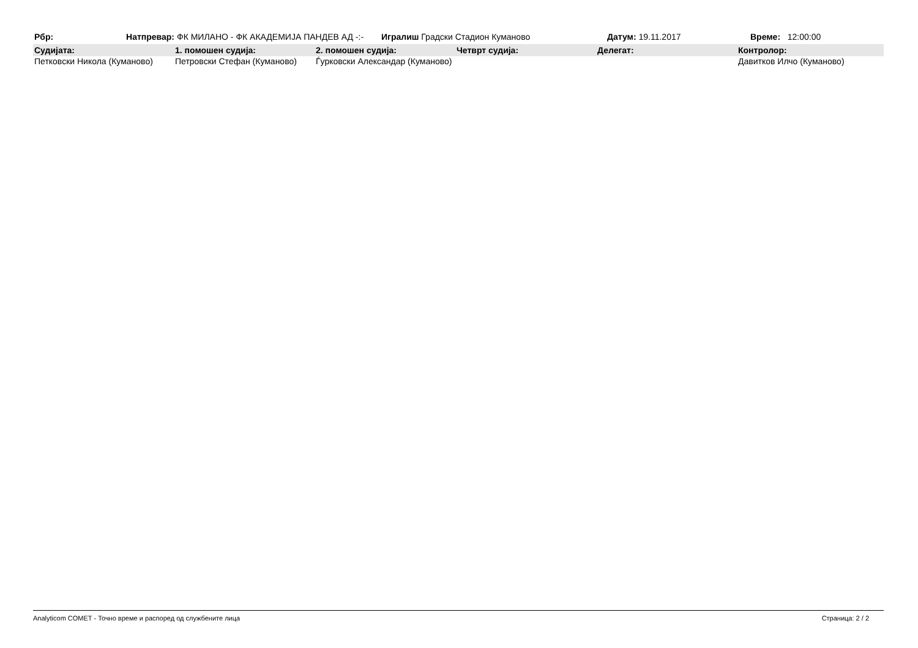| Рбр: | Натпревар: | ФК МИЛАНО - ФК АКАДЕМИЈА ПАНДЕВ АД -:- | Игралиш Градски Стадион Куманово | Датум: 19.11.2017 | Време: 12:00:00 |
| Судијата: | 1. помошен судија: | 2. помошен судија: | Четврт судија: | Делегат: | Контролор: |
| --- | --- | --- | --- | --- | --- |
| Петковски Никола (Куманово) | Петровски Стефан (Куманово) | Ѓурковски Александар (Куманово) | | | Давитков Илчо (Куманово) |
Analyticom COMET - Точно време и распоред од службените лица Страница: 2 / 2